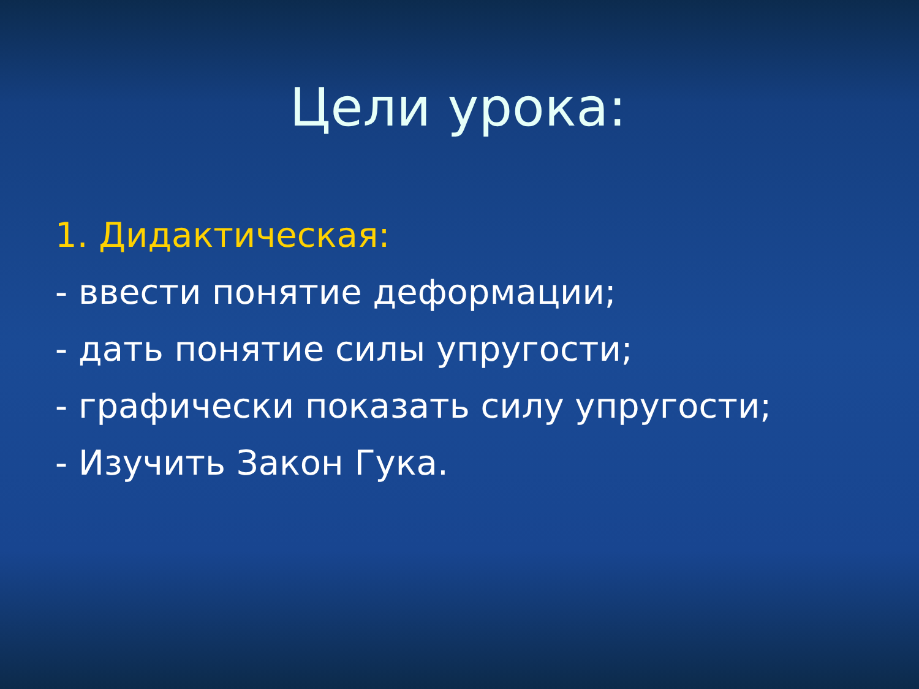Цели урока:
1. Дидактическая:
- ввести понятие деформации;
- дать понятие силы упругости;
- графически показать силу упругости;
- Изучить Закон Гука.